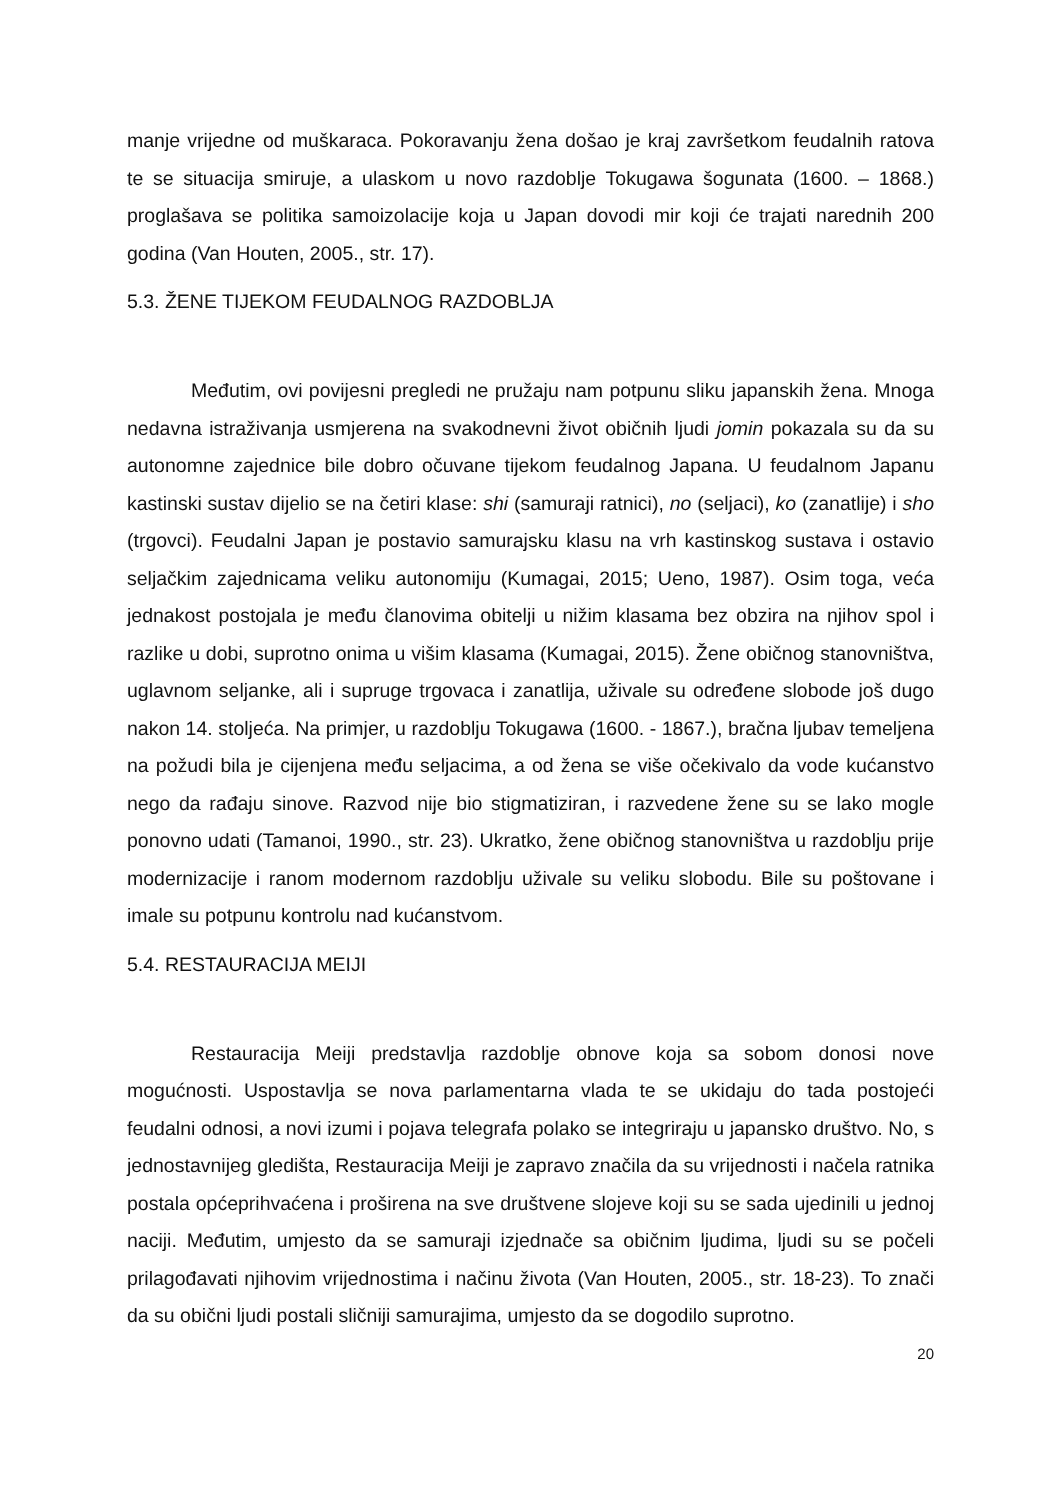manje vrijedne od muškaraca. Pokoravanju žena došao je kraj završetkom feudalnih ratova te se situacija smiruje, a ulaskom u novo razdoblje Tokugawa šogunata (1600. – 1868.) proglašava se politika samoizolacije koja u Japan dovodi mir koji će trajati narednih 200 godina (Van Houten, 2005., str. 17).
5.3. ŽENE TIJEKOM FEUDALNOG RAZDOBLJA
Međutim, ovi povijesni pregledi ne pružaju nam potpunu sliku japanskih žena. Mnoga nedavna istraživanja usmjerena na svakodnevni život običnih ljudi jomin pokazala su da su autonomne zajednice bile dobro očuvane tijekom feudalnog Japana. U feudalnom Japanu kastinski sustav dijelio se na četiri klase: shi (samuraji ratnici), no (seljaci), ko (zanatlije) i sho (trgovci). Feudalni Japan je postavio samurajsku klasu na vrh kastinskog sustava i ostavio seljačkim zajednicama veliku autonomiju (Kumagai, 2015; Ueno, 1987). Osim toga, veća jednakost postojala je među članovima obitelji u nižim klasama bez obzira na njihov spol i razlike u dobi, suprotno onima u višim klasama (Kumagai, 2015). Žene običnog stanovništva, uglavnom seljanke, ali i supruge trgovaca i zanatlija, uživale su određene slobode još dugo nakon 14. stoljeća. Na primjer, u razdoblju Tokugawa (1600. - 1867.), bračna ljubav temeljena na požudi bila je cijenjena među seljacima, a od žena se više očekivalo da vode kućanstvo nego da rađaju sinove. Razvod nije bio stigmatiziran, i razvedene žene su se lako mogle ponovno udati (Tamanoi, 1990., str. 23). Ukratko, žene običnog stanovništva u razdoblju prije modernizacije i ranom modernom razdoblju uživale su veliku slobodu. Bile su poštovane i imale su potpunu kontrolu nad kućanstvom.
5.4. RESTAURACIJA MEIJI
Restauracija Meiji predstavlja razdoblje obnove koja sa sobom donosi nove mogućnosti. Uspostavlja se nova parlamentarna vlada te se ukidaju do tada postojeći feudalni odnosi, a novi izumi i pojava telegrafa polako se integriraju u japansko društvo. No, s jednostavnijeg gledišta, Restauracija Meiji je zapravo značila da su vrijednosti i načela ratnika postala općeprihvaćena i proširena na sve društvene slojeve koji su se sada ujedinili u jednoj naciji. Međutim, umjesto da se samuraji izjednače sa običnim ljudima, ljudi su se počeli prilagođavati njihovim vrijednostima i načinu života (Van Houten, 2005., str. 18-23). To znači da su obični ljudi postali sličniji samurajima, umjesto da se dogodilo suprotno.
20